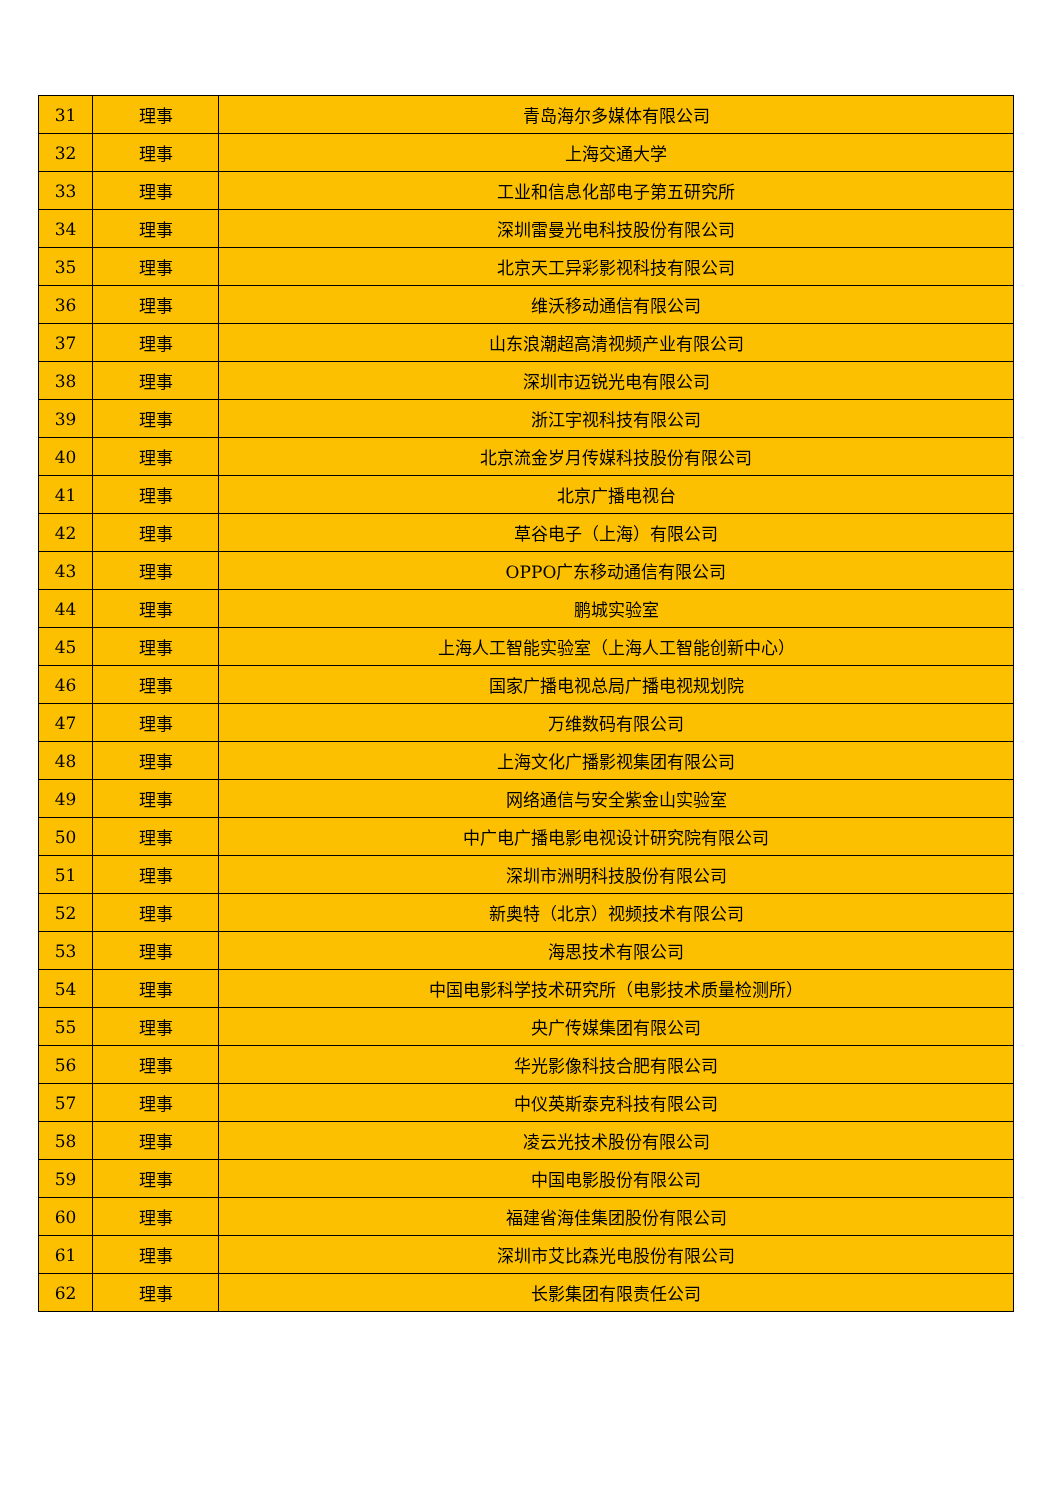| 31 | 理事 | 青岛海尔多媒体有限公司 |
| 32 | 理事 | 上海交通大学 |
| 33 | 理事 | 工业和信息化部电子第五研究所 |
| 34 | 理事 | 深圳雷曼光电科技股份有限公司 |
| 35 | 理事 | 北京天工异彩影视科技有限公司 |
| 36 | 理事 | 维沃移动通信有限公司 |
| 37 | 理事 | 山东浪潮超高清视频产业有限公司 |
| 38 | 理事 | 深圳市迈锐光电有限公司 |
| 39 | 理事 | 浙江宇视科技有限公司 |
| 40 | 理事 | 北京流金岁月传媒科技股份有限公司 |
| 41 | 理事 | 北京广播电视台 |
| 42 | 理事 | 草谷电子（上海）有限公司 |
| 43 | 理事 | OPPO广东移动通信有限公司 |
| 44 | 理事 | 鹏城实验室 |
| 45 | 理事 | 上海人工智能实验室（上海人工智能创新中心） |
| 46 | 理事 | 国家广播电视总局广播电视规划院 |
| 47 | 理事 | 万维数码有限公司 |
| 48 | 理事 | 上海文化广播影视集团有限公司 |
| 49 | 理事 | 网络通信与安全紫金山实验室 |
| 50 | 理事 | 中广电广播电影电视设计研究院有限公司 |
| 51 | 理事 | 深圳市洲明科技股份有限公司 |
| 52 | 理事 | 新奥特（北京）视频技术有限公司 |
| 53 | 理事 | 海思技术有限公司 |
| 54 | 理事 | 中国电影科学技术研究所（电影技术质量检测所） |
| 55 | 理事 | 央广传媒集团有限公司 |
| 56 | 理事 | 华光影像科技合肥有限公司 |
| 57 | 理事 | 中仪英斯泰克科技有限公司 |
| 58 | 理事 | 凌云光技术股份有限公司 |
| 59 | 理事 | 中国电影股份有限公司 |
| 60 | 理事 | 福建省海佳集团股份有限公司 |
| 61 | 理事 | 深圳市艾比森光电股份有限公司 |
| 62 | 理事 | 长影集团有限责任公司 |